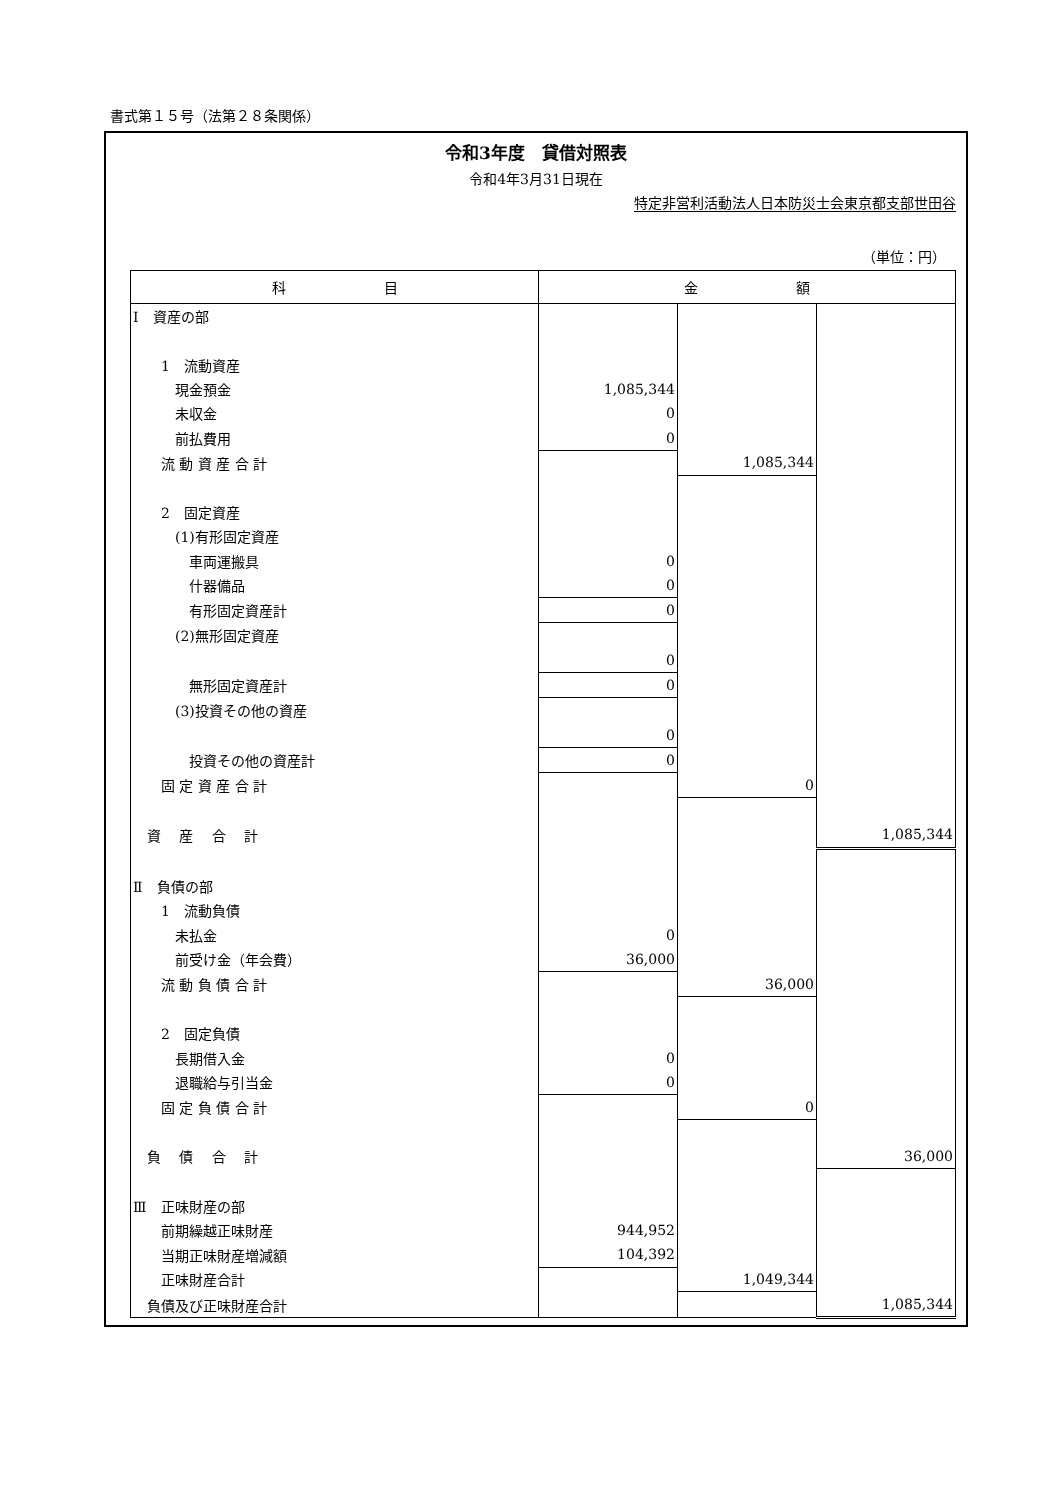書式第１５号（法第２８条関係）
令和3年度　貸借対照表
令和4年3月31日現在
特定非営利活動法人日本防災士会東京都支部世田谷
（単位：円）
| 科 目 | 金 額 | | |
| --- | --- | --- | --- |
| Ⅰ 資産の部 | | | |
| 1 流動資産 | | | |
| 現金預金 | 1,085,344 | | |
| 未収金 | 0 | | |
| 前払費用 | 0 | | |
| 流 動 資 産 合 計 | | 1,085,344 | |
| 2 固定資産 | | | |
| (1)有形固定資産 | | | |
| 車両運搬具 | 0 | | |
| 什器備品 | 0 | | |
| 有形固定資産計 | 0 | | |
| (2)無形固定資産 | | | |
| | 0 | | |
| 無形固定資産計 | 0 | | |
| (3)投資その他の資産 | | | |
| | 0 | | |
| 投資その他の資産計 | 0 | | |
| 固 定 資 産 合 計 | | 0 | |
| 資 産 合 計 | | | 1,085,344 |
| Ⅱ 負債の部 | | | |
| 1 流動負債 | | | |
| 未払金 | 0 | | |
| 前受け金（年会費） | 36,000 | | |
| 流 動 負 債 合 計 | | 36,000 | |
| 2 固定負債 | | | |
| 長期借入金 | 0 | | |
| 退職給与引当金 | 0 | | |
| 固 定 負 債 合 計 | | 0 | |
| 負 債 合 計 | | | 36,000 |
| Ⅲ 正味財産の部 | | | |
| 前期繰越正味財産 | 944,952 | | |
| 当期正味財産増減額 | 104,392 | | |
| 正味財産合計 | | 1,049,344 | |
| 負債及び正味財産合計 | | | 1,085,344 |